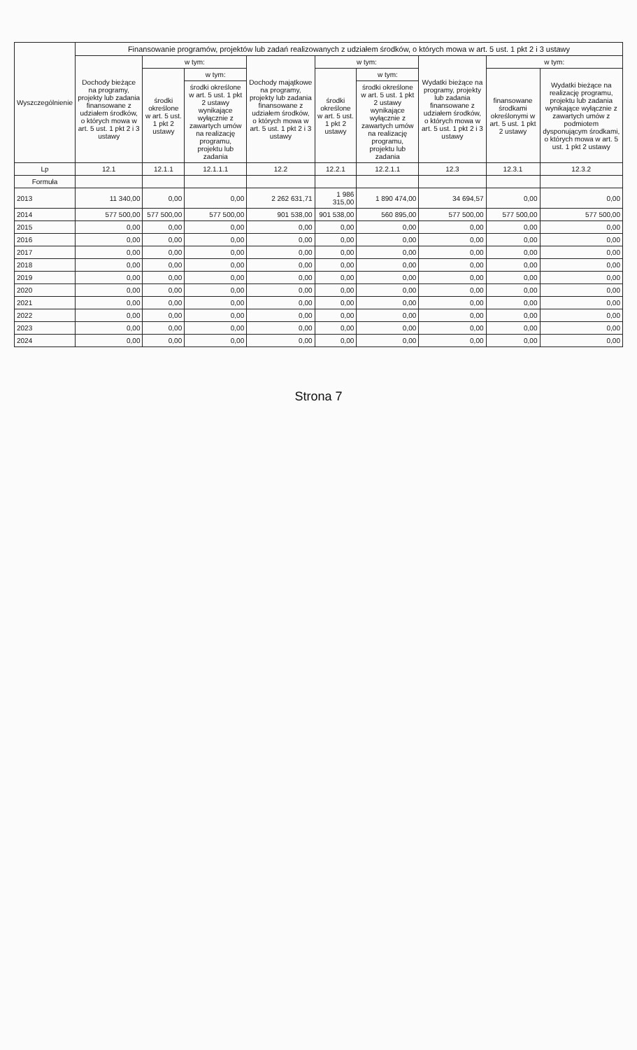| Wyszczególnienie | Finansowanie programów, projektów lub zadań realizowanych z udziałem środków, o których mowa w art. 5 ust. 1 pkt 2 i 3 ustawy | | | | | | | | |
| --- | --- | --- | --- | --- | --- | --- | --- | --- | --- |
| | Dochody bieżące na programy, projekty lub zadania finansowane z udziałem środków, o których mowa w art. 5 ust. 1 pkt 2 i 3 ustawy | w tym: | | Dochody majątkowe na programy, projekty lub zadania finansowane z udziałem środków, o których mowa w art. 5 ust. 1 pkt 2 i 3 ustawy | w tym: | | Wydatki bieżące na programy, projekty lub zadania finansowane z udziałem środków, o których mowa w art. 5 ust. 1 pkt 2 i 3 ustawy | w tym: | |
| | | środki określone w art. 5 ust. 1 pkt 2 ustawy | w tym: | | środki określone w art. 5 ust. 1 pkt 2 ustawy | w tym: | | finansowane środkami określonymi w art. 5 ust. 1 pkt 2 ustawy | Wydatki bieżące na realizację programu, projektu lub zadania wynikające wyłącznie z zawartych umów z podmiotem dysponującym środkami, o których mowa w art. 5 ust. 1 pkt 2 ustawy |
| | | | środki określone w art. 5 ust. 1 pkt 2 ustawy wynikające wyłącznie z zawartych umów na realizację programu, projektu lub zadania | | | środki określone w art. 5 ust. 1 pkt 2 ustawy wynikające wyłącznie z zawartych umów na realizację programu, projektu lub zadania | | | |
| Lp | 12.1 | 12.1.1 | 12.1.1.1 | 12.2 | 12.2.1 | 12.2.1.1 | 12.3 | 12.3.1 | 12.3.2 |
| Formuła | | | | | | | | | |
| 2013 | 11 340,00 | 0,00 | 0,00 | 2 262 631,71 | 1 986 315,00 | 1 890 474,00 | 34 694,57 | 0,00 | 0,00 |
| 2014 | 577 500,00 | 577 500,00 | 577 500,00 | 901 538,00 | 901 538,00 | 560 895,00 | 577 500,00 | 577 500,00 | 577 500,00 |
| 2015 | 0,00 | 0,00 | 0,00 | 0,00 | 0,00 | 0,00 | 0,00 | 0,00 | 0,00 |
| 2016 | 0,00 | 0,00 | 0,00 | 0,00 | 0,00 | 0,00 | 0,00 | 0,00 | 0,00 |
| 2017 | 0,00 | 0,00 | 0,00 | 0,00 | 0,00 | 0,00 | 0,00 | 0,00 | 0,00 |
| 2018 | 0,00 | 0,00 | 0,00 | 0,00 | 0,00 | 0,00 | 0,00 | 0,00 | 0,00 |
| 2019 | 0,00 | 0,00 | 0,00 | 0,00 | 0,00 | 0,00 | 0,00 | 0,00 | 0,00 |
| 2020 | 0,00 | 0,00 | 0,00 | 0,00 | 0,00 | 0,00 | 0,00 | 0,00 | 0,00 |
| 2021 | 0,00 | 0,00 | 0,00 | 0,00 | 0,00 | 0,00 | 0,00 | 0,00 | 0,00 |
| 2022 | 0,00 | 0,00 | 0,00 | 0,00 | 0,00 | 0,00 | 0,00 | 0,00 | 0,00 |
| 2023 | 0,00 | 0,00 | 0,00 | 0,00 | 0,00 | 0,00 | 0,00 | 0,00 | 0,00 |
| 2024 | 0,00 | 0,00 | 0,00 | 0,00 | 0,00 | 0,00 | 0,00 | 0,00 | 0,00 |
Strona 7